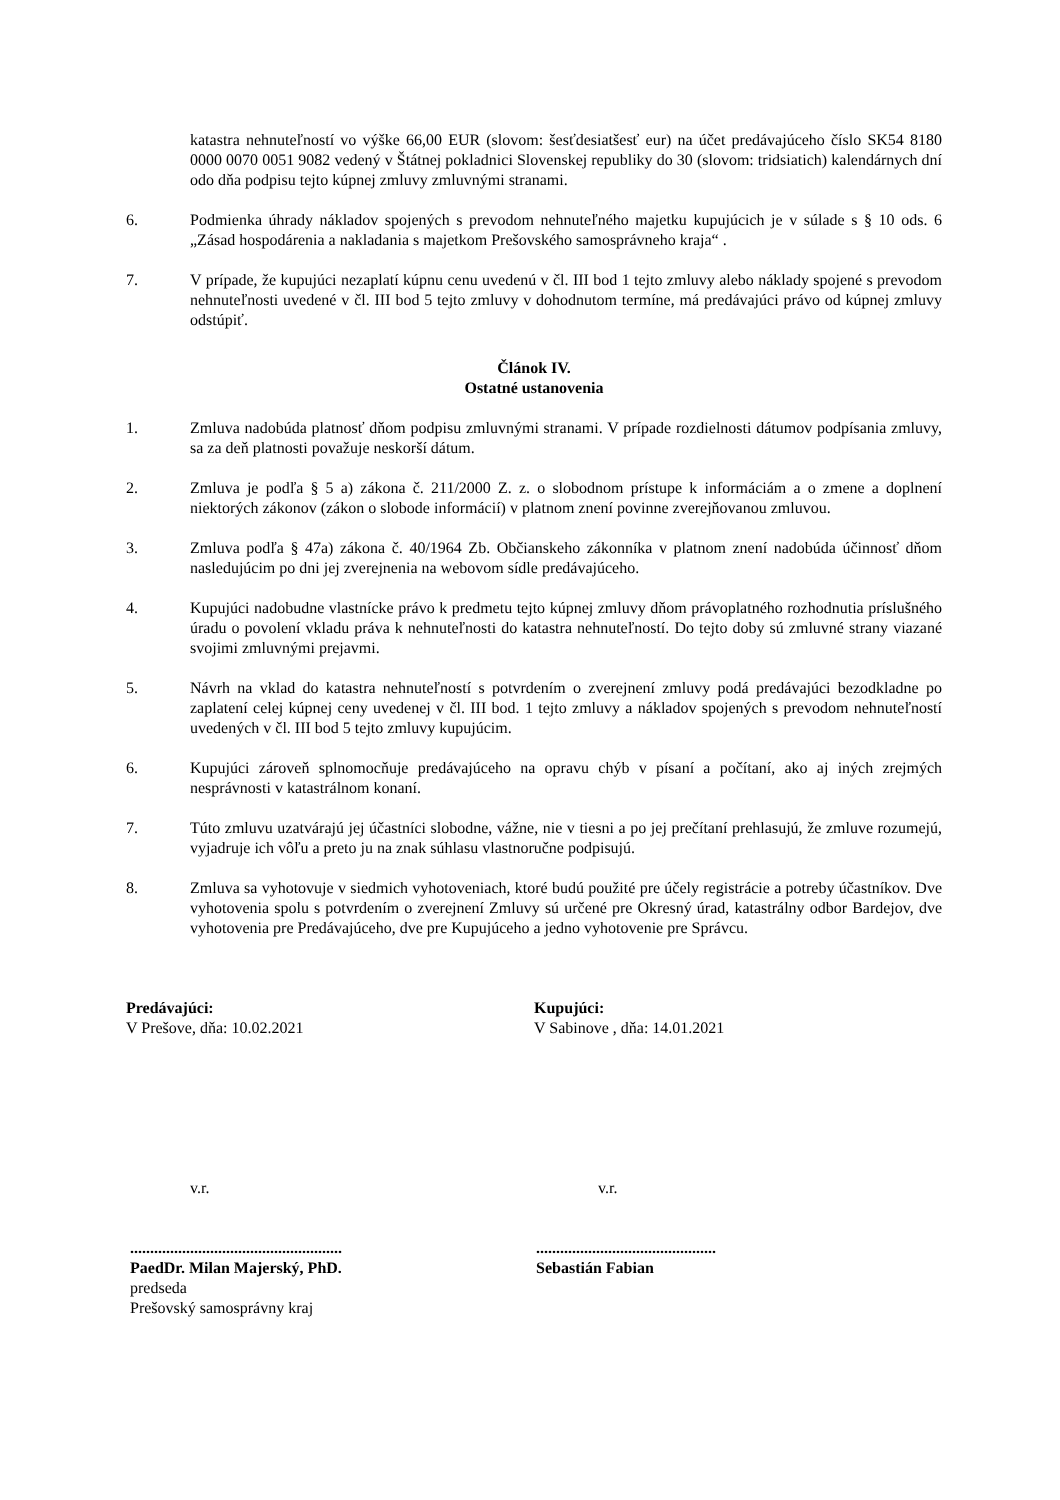katastra nehnuteľností vo výške 66,00 EUR (slovom: šesťdesiatšesť eur) na účet predávajúceho číslo SK54 8180 0000 0070 0051 9082 vedený v Štátnej pokladnici Slovenskej republiky do 30 (slovom: tridsiatich) kalendárnych dní odo dňa podpisu tejto kúpnej zmluvy zmluvnými stranami.
6. Podmienka úhrady nákladov spojených s prevodom nehnuteľného majetku kupujúcich je v súlade s § 10 ods. 6 „Zásad hospodárenia a nakladania s majetkom Prešovského samosprávneho kraja“ .
7. V prípade, že kupujúci nezaplatí kúpnu cenu uvedenú v čl. III bod 1 tejto zmluvy alebo náklady spojené s prevodom nehnuteľnosti uvedené v čl. III bod 5 tejto zmluvy v dohodnutom termíne, má predávajúci právo od kúpnej zmluvy odstúpiť.
Článok IV.
Ostatné ustanovenia
1. Zmluva nadobúda platnosť dňom podpisu zmluvnými stranami. V prípade rozdielnosti dátumov podpísania zmluvy, sa za deň platnosti považuje neskorší dátum.
2. Zmluva je podľa § 5 a) zákona č. 211/2000 Z. z. o slobodnom prístupe k informáciám a o zmene a doplnení niektorých zákonov (zákon o slobode informácií) v platnom znení povinne zverejňovanou zmluvou.
3. Zmluva podľa § 47a) zákona č. 40/1964 Zb. Občianskeho zákonníka v platnom znení nadobúda účinnosť dňom nasledujúcim po dni jej zverejnenia na webovom sídle predávajúceho.
4. Kupujúci nadobudne vlastnícke právo k predmetu tejto kúpnej zmluvy dňom právoplatného rozhodnutia príslušného úradu o povolení vkladu práva k nehnuteľnosti do katastra nehnuteľností. Do tejto doby sú zmluvné strany viazané svojimi zmluvnými prejavmi.
5. Návrh na vklad do katastra nehnuteľností s potvrdením o zverejnení zmluvy podá predávajúci bezodkladne po zaplatení celej kúpnej ceny uvedenej v čl. III bod. 1 tejto zmluvy a nákladov spojených s prevodom nehnuteľností uvedených v čl. III bod 5 tejto zmluvy kupujúcim.
6. Kupujúci zároveň splnomocňuje predávajúceho na opravu chýb v písaní a počítaní, ako aj iných zrejmých nesprávnosti v katastrálnom konaní.
7. Túto zmluvu uzatvárajú jej účastníci slobodne, vážne, nie v tiesni a po jej prečítaní prehlasujú, že zmluve rozumejú, vyjadruje ich vôľu a preto ju na znak súhlasu vlastnoručne podpisujú.
8. Zmluva sa vyhotovuje v siedmich vyhotoveniach, ktoré budú použité pre účely registrácie a potreby účastníkov. Dve vyhotovenia spolu s potvrdením o zverejnení Zmluvy sú určené pre Okresný úrad, katastrálny odbor Bardejov, dve vyhotovenia pre Predávajúceho, dve pre Kupujúceho a jedno vyhotovenie pre Správcu.
Predávajúci:
V Prešove, dňa: 10.02.2021
Kupujúci:
V Sabinove , dňa: 14.01.2021
v.r. v.r.
.....................................................
PaedDr. Milan Majerský, PhD.
predseda
Prešovský samosprávny kraj
.............................................
Sebastián Fabian